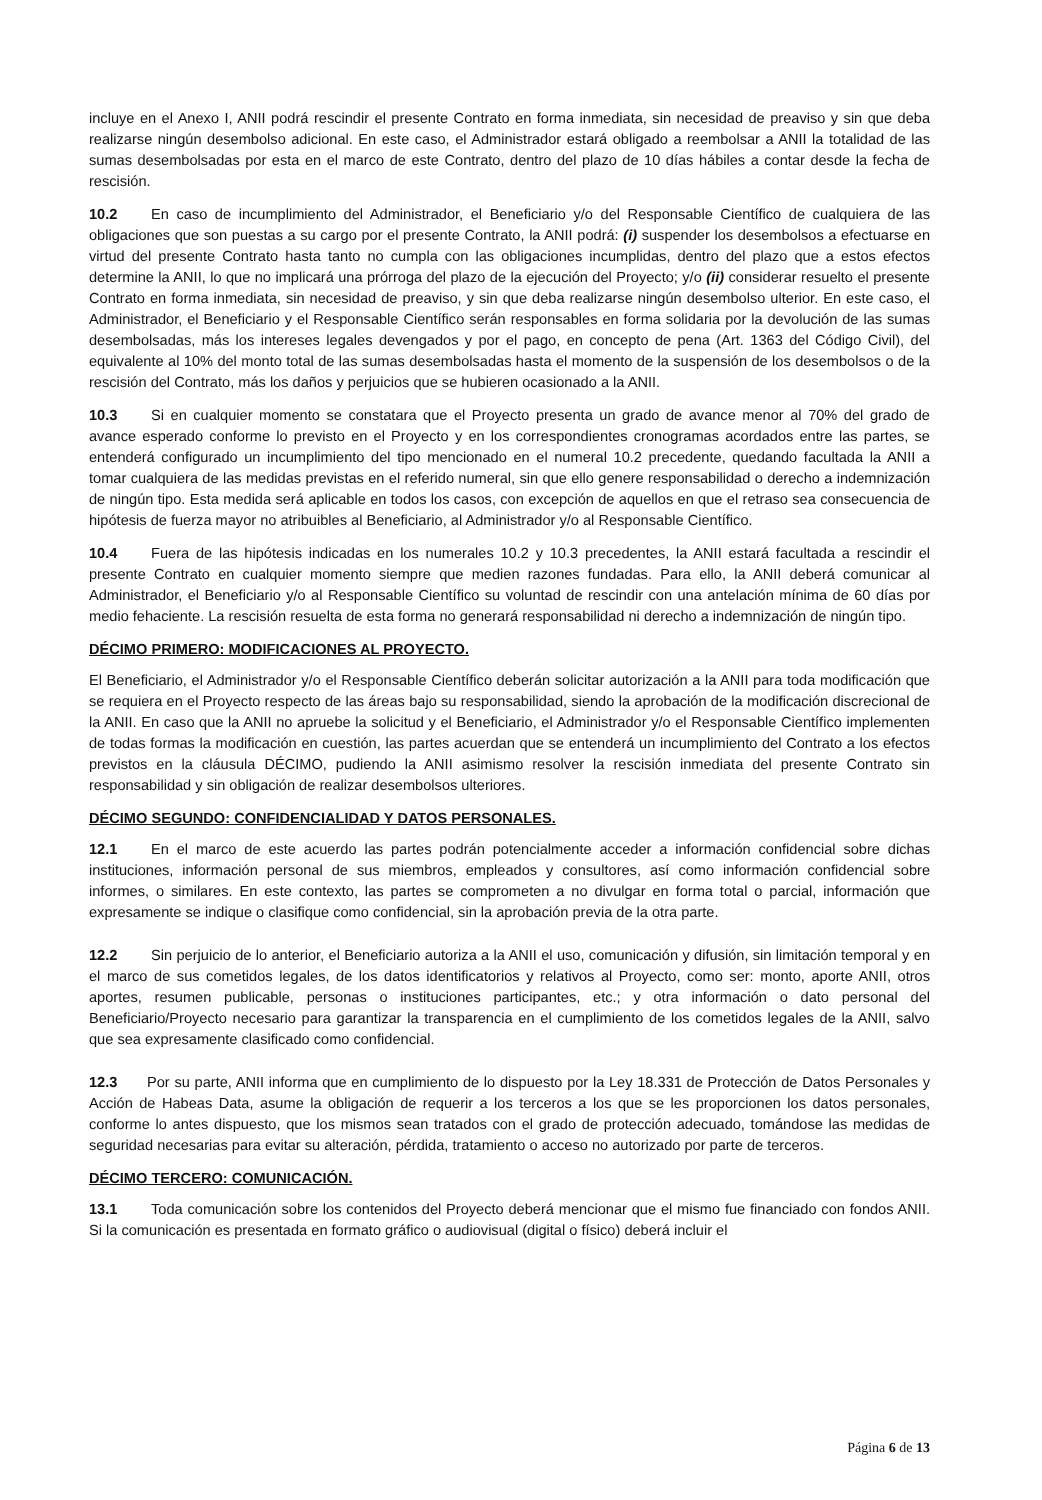incluye en el Anexo I, ANII podrá rescindir el presente Contrato en forma inmediata, sin necesidad de preaviso y sin que deba realizarse ningún desembolso adicional. En este caso, el Administrador estará obligado a reembolsar a ANII la totalidad de las sumas desembolsadas por esta en el marco de este Contrato, dentro del plazo de 10 días hábiles a contar desde la fecha de rescisión.
10.2 En caso de incumplimiento del Administrador, el Beneficiario y/o del Responsable Científico de cualquiera de las obligaciones que son puestas a su cargo por el presente Contrato, la ANII podrá: (i) suspender los desembolsos a efectuarse en virtud del presente Contrato hasta tanto no cumpla con las obligaciones incumplidas, dentro del plazo que a estos efectos determine la ANII, lo que no implicará una prórroga del plazo de la ejecución del Proyecto; y/o (ii) considerar resuelto el presente Contrato en forma inmediata, sin necesidad de preaviso, y sin que deba realizarse ningún desembolso ulterior. En este caso, el Administrador, el Beneficiario y el Responsable Científico serán responsables en forma solidaria por la devolución de las sumas desembolsadas, más los intereses legales devengados y por el pago, en concepto de pena (Art. 1363 del Código Civil), del equivalente al 10% del monto total de las sumas desembolsadas hasta el momento de la suspensión de los desembolsos o de la rescisión del Contrato, más los daños y perjuicios que se hubieren ocasionado a la ANII.
10.3 Si en cualquier momento se constatara que el Proyecto presenta un grado de avance menor al 70% del grado de avance esperado conforme lo previsto en el Proyecto y en los correspondientes cronogramas acordados entre las partes, se entenderá configurado un incumplimiento del tipo mencionado en el numeral 10.2 precedente, quedando facultada la ANII a tomar cualquiera de las medidas previstas en el referido numeral, sin que ello genere responsabilidad o derecho a indemnización de ningún tipo. Esta medida será aplicable en todos los casos, con excepción de aquellos en que el retraso sea consecuencia de hipótesis de fuerza mayor no atribuibles al Beneficiario, al Administrador y/o al Responsable Científico.
10.4 Fuera de las hipótesis indicadas en los numerales 10.2 y 10.3 precedentes, la ANII estará facultada a rescindir el presente Contrato en cualquier momento siempre que medien razones fundadas. Para ello, la ANII deberá comunicar al Administrador, el Beneficiario y/o al Responsable Científico su voluntad de rescindir con una antelación mínima de 60 días por medio fehaciente. La rescisión resuelta de esta forma no generará responsabilidad ni derecho a indemnización de ningún tipo.
DÉCIMO PRIMERO: MODIFICACIONES AL PROYECTO.
El Beneficiario, el Administrador y/o el Responsable Científico deberán solicitar autorización a la ANII para toda modificación que se requiera en el Proyecto respecto de las áreas bajo su responsabilidad, siendo la aprobación de la modificación discrecional de la ANII. En caso que la ANII no apruebe la solicitud y el Beneficiario, el Administrador y/o el Responsable Científico implementen de todas formas la modificación en cuestión, las partes acuerdan que se entenderá un incumplimiento del Contrato a los efectos previstos en la cláusula DÉCIMO, pudiendo la ANII asimismo resolver la rescisión inmediata del presente Contrato sin responsabilidad y sin obligación de realizar desembolsos ulteriores.
DÉCIMO SEGUNDO: CONFIDENCIALIDAD Y DATOS PERSONALES.
12.1 En el marco de este acuerdo las partes podrán potencialmente acceder a información confidencial sobre dichas instituciones, información personal de sus miembros, empleados y consultores, así como información confidencial sobre informes, o similares. En este contexto, las partes se comprometen a no divulgar en forma total o parcial, información que expresamente se indique o clasifique como confidencial, sin la aprobación previa de la otra parte.
12.2 Sin perjuicio de lo anterior, el Beneficiario autoriza a la ANII el uso, comunicación y difusión, sin limitación temporal y en el marco de sus cometidos legales, de los datos identificatorios y relativos al Proyecto, como ser: monto, aporte ANII, otros aportes, resumen publicable, personas o instituciones participantes, etc.; y otra información o dato personal del Beneficiario/Proyecto necesario para garantizar la transparencia en el cumplimiento de los cometidos legales de la ANII, salvo que sea expresamente clasificado como confidencial.
12.3 Por su parte, ANII informa que en cumplimiento de lo dispuesto por la Ley 18.331 de Protección de Datos Personales y Acción de Habeas Data, asume la obligación de requerir a los terceros a los que se les proporcionen los datos personales, conforme lo antes dispuesto, que los mismos sean tratados con el grado de protección adecuado, tomándose las medidas de seguridad necesarias para evitar su alteración, pérdida, tratamiento o acceso no autorizado por parte de terceros.
DÉCIMO TERCERO: COMUNICACIÓN.
13.1 Toda comunicación sobre los contenidos del Proyecto deberá mencionar que el mismo fue financiado con fondos ANII. Si la comunicación es presentada en formato gráfico o audiovisual (digital o físico) deberá incluir el
Página 6 de 13